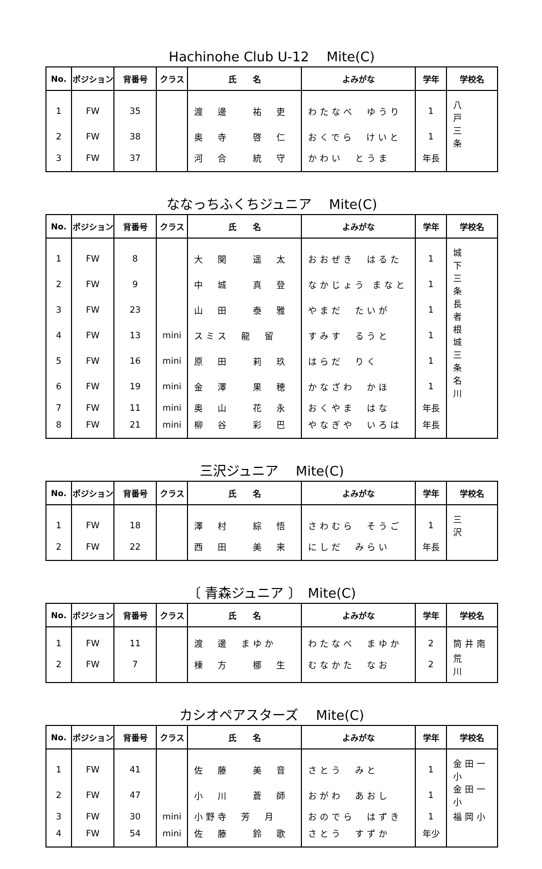Hachinohe Club U-12　 Mite(C)
| No. | ポジション | 背番号 | クラス | 氏 名 | よみがな | 学年 | 学校名 |
| --- | --- | --- | --- | --- | --- | --- | --- |
| 1 | FW | 35 | | 渡 邊 祐 吏 | わたなべ ゆうり | 1 | 八 戸 |
| 2 | FW | 38 | | 奥 寺 啓 仁 | おくでら けいと | 1 | 三 条 |
| 3 | FW | 37 | | 河 合 統 守 | かわい とうま | 年長 | |
ななっちふくちジュニア　 Mite(C)
| No. | ポジション | 背番号 | クラス | 氏 名 | よみがな | 学年 | 学校名 |
| --- | --- | --- | --- | --- | --- | --- | --- |
| 1 | FW | 8 | | 大 関 遥 太 | おおぜき はるた | 1 | 城 下 |
| 2 | FW | 9 | | 中 城 真 登 | なかじょう まなと | 1 | 三 条 |
| 3 | FW | 23 | | 山 田 泰 雅 | やまだ たいが | 1 | 長 者 |
| 4 | FW | 13 | mini | スミス 龍 留 | すみす るうと | 1 | 根 城 |
| 5 | FW | 16 | mini | 原 田 莉 玖 | はらだ りく | 1 | 三 条 |
| 6 | FW | 19 | mini | 金 澤 果 穂 | かなざわ かほ | 1 | 名 川 |
| 7 | FW | 11 | mini | 奥 山 花 永 | おくやま はな | 年長 | |
| 8 | FW | 21 | mini | 柳 谷 彩 巴 | やなぎや いろは | 年長 | |
三沢ジュニア　 Mite(C)
| No. | ポジション | 背番号 | クラス | 氏 名 | よみがな | 学年 | 学校名 |
| --- | --- | --- | --- | --- | --- | --- | --- |
| 1 | FW | 18 | | 澤 村 綜 悟 | さわむら そうご | 1 | 三 沢 |
| 2 | FW | 22 | | 西 田 美 来 | にしだ みらい | 年長 | |
〔 青森ジュニア 〕　Mite(C)
| No. | ポジション | 背番号 | クラス | 氏 名 | よみがな | 学年 | 学校名 |
| --- | --- | --- | --- | --- | --- | --- | --- |
| 1 | FW | 11 | | 渡 邊 まゆか | わたなべ まゆか | 2 | 筒井南 |
| 2 | FW | 7 | | 棟 方 梛 生 | むなかた なお | 2 | 荒 川 |
カシオペアスターズ　 Mite(C)
| No. | ポジション | 背番号 | クラス | 氏 名 | よみがな | 学年 | 学校名 |
| --- | --- | --- | --- | --- | --- | --- | --- |
| 1 | FW | 41 | | 佐 藤 美 音 | さとう みと | 1 | 金田一小 |
| 2 | FW | 47 | | 小 川 蒼 師 | おがわ あおし | 1 | 金田一小 |
| 3 | FW | 30 | mini | 小野寺 芳 月 | おのでら はずき | 1 | 福岡小 |
| 4 | FW | 54 | mini | 佐 藤 鈴 歌 | さとう すずか | 年少 | |